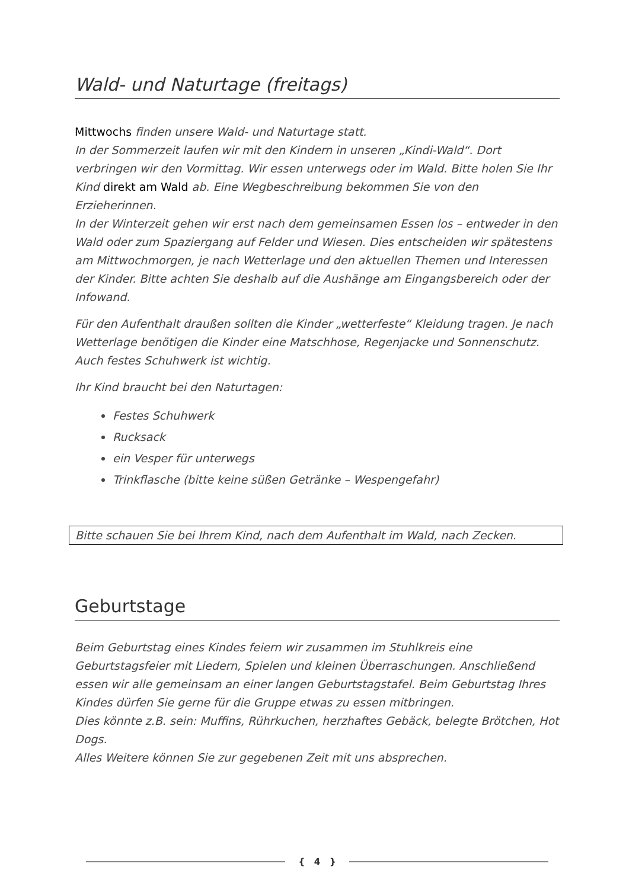Wald- und Naturtage (freitags)
Mittwochs finden unsere Wald- und Naturtage statt.
In der Sommerzeit laufen wir mit den Kindern in unseren „Kindi-Wald“. Dort verbringen wir den Vormittag. Wir essen unterwegs oder im Wald. Bitte holen Sie Ihr Kind direkt am Wald ab. Eine Wegbeschreibung bekommen Sie von den Erzieherinnen.
In der Winterzeit gehen wir erst nach dem gemeinsamen Essen los – entweder in den Wald oder zum Spaziergang auf Felder und Wiesen. Dies entscheiden wir spätestens am Mittwochmorgen, je nach Wetterlage und den aktuellen Themen und Interessen der Kinder. Bitte achten Sie deshalb auf die Aushänge am Eingangsbereich oder der Infowand.
Für den Aufenthalt draußen sollten die Kinder „wetterfeste“ Kleidung tragen. Je nach Wetterlage benötigen die Kinder eine Matschhose, Regenjacke und Sonnenschutz. Auch festes Schuhwerk ist wichtig.
Ihr Kind braucht bei den Naturtagen:
Festes Schuhwerk
Rucksack
ein Vesper für unterwegs
Trinkflasche (bitte keine süßen Getränke – Wespengefahr)
Bitte schauen Sie bei Ihrem Kind, nach dem Aufenthalt im Wald, nach Zecken.
Geburtstage
Beim Geburtstag eines Kindes feiern wir zusammen im Stuhlkreis eine Geburtstagsfeier mit Liedern, Spielen und kleinen Überraschungen. Anschließend essen wir alle gemeinsam an einer langen Geburtstagstafel. Beim Geburtstag Ihres Kindes dürfen Sie gerne für die Gruppe etwas zu essen mitbringen.
Dies könnte z.B. sein: Muffins, Rührkuchen, herzhaftes Gebäck, belegte Brötchen, Hot Dogs.
Alles Weitere können Sie zur gegebenen Zeit mit uns absprechen.
{ 4 }